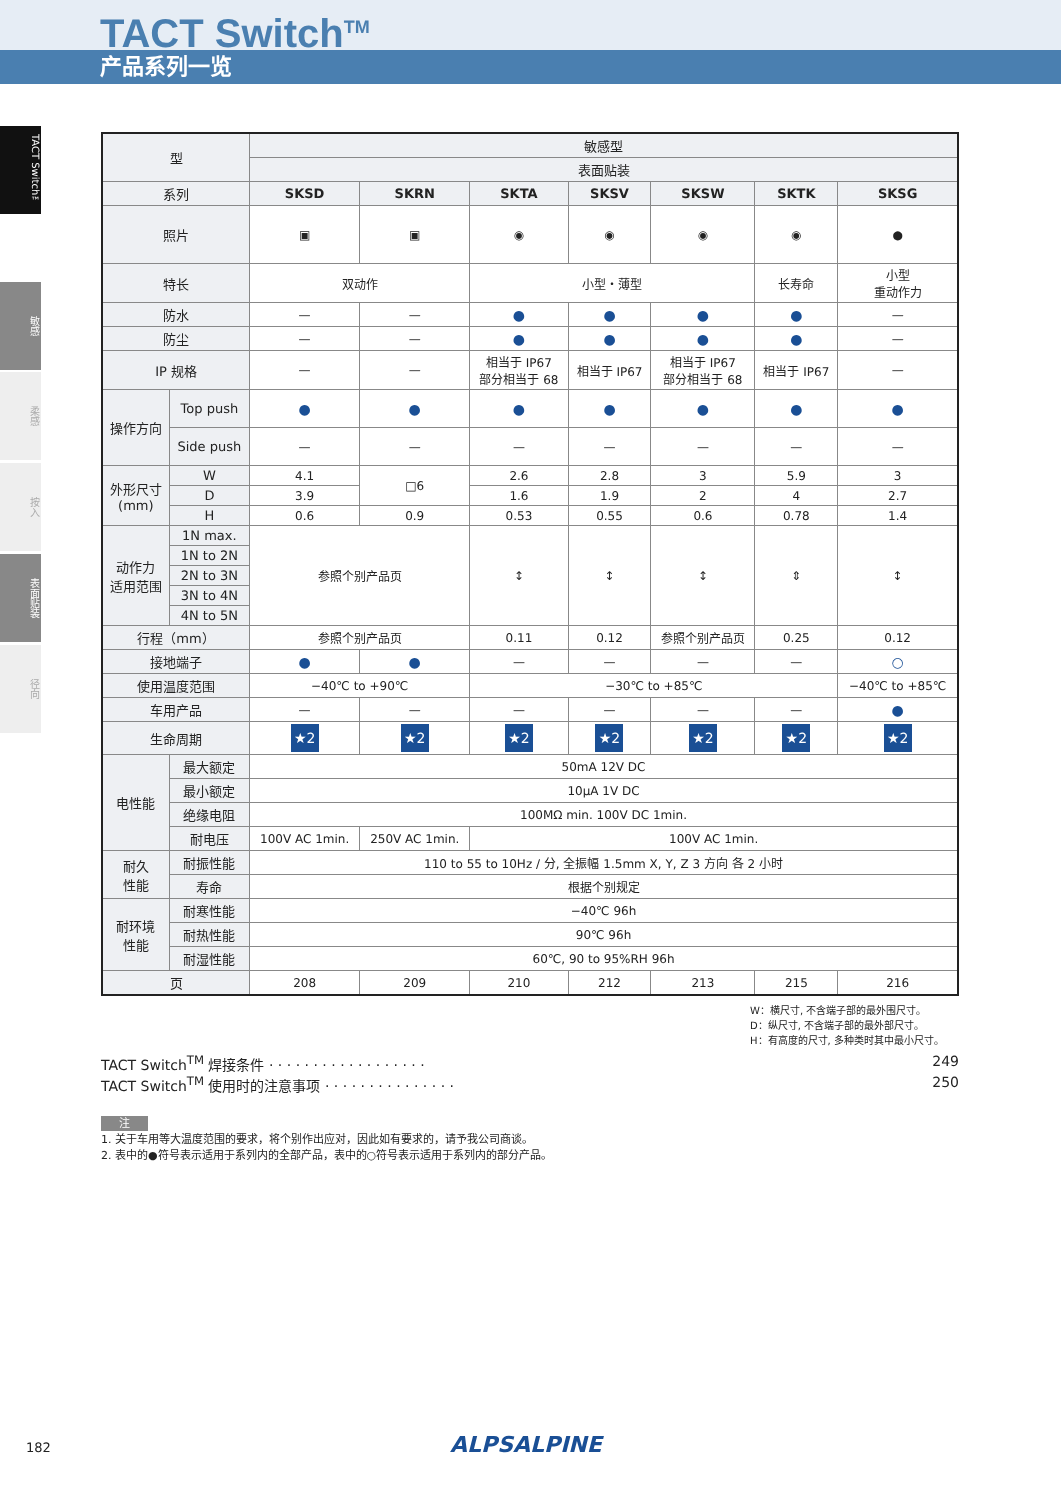TACT Switch<sup>TM</sup>
产品系列一览
TACT Switch™
敏感
柔感
按入
表面贴装
径向
| 型 | | 敏感型 | | | | | | |
| --- | --- | --- | --- | --- | --- | --- | --- | --- |
| | | 表面贴装 | | | | | | |
| 系列 | | SKSD | SKRN | SKTA | SKSV | SKSW | SKTK | SKSG |
| 照片 | | ▣ | ▣ | ◉ | ◉ | ◉ | ◉ | ● |
| 特长 | | 双动作 | | 小型・薄型 | | | 长寿命 | 小型 重动作力 |
| 防水 | | — | — | ● | ● | ● | ● | — |
| 防尘 | | — | — | ● | ● | ● | ● | — |
| IP 规格 | | — | — | 相当于 IP67 部分相当于 68 | 相当于 IP67 | 相当于 IP67 部分相当于 68 | 相当于 IP67 | — |
| 操作方向 | Top push | ● | ● | ● | ● | ● | ● | ● |
| | Side push | — | — | — | — | — | — | — |
| 外形尺寸 (mm) | W | 4.1 | □6 | 2.6 | 2.8 | 3 | 5.9 | 3 |
| | D | 3.9 | | 1.6 | 1.9 | 2 | 4 | 2.7 |
| | H | 0.6 | 0.9 | 0.53 | 0.55 | 0.6 | 0.78 | 1.4 |
| 动作力 适用范围 | 1N max. | 参照个别产品页 | | ↕ | ↕ | ↕ | ⇕ | ↕ |
| | 1N to 2N | | | | | | | |
| | 2N to 3N | | | | | | | |
| | 3N to 4N | | | | | | | |
| | 4N to 5N | | | | | | | |
| 行程（mm） | | 参照个别产品页 | | 0.11 | 0.12 | 参照个别产品页 | 0.25 | 0.12 |
| 接地端子 | | ● | ● | — | — | — | — | ○ |
| 使用温度范围 | | −40℃ to +90℃ | | −30℃ to +85℃ | | | | −40℃ to +85℃ |
| 车用产品 | | — | — | — | — | — | — | ● |
| 生命周期 | | ★2 | ★2 | ★2 | ★2 | ★2 | ★2 | ★2 |
| 电性能 | 最大额定 | 50mA 12V DC | | | | | | |
| | 最小额定 | 10μA 1V DC | | | | | | |
| | 绝缘电阻 | 100MΩ min. 100V DC 1min. | | | | | | |
| | 耐电压 | 100V AC 1min. | 250V AC 1min. | 100V AC 1min. | | | | |
| 耐久 性能 | 耐振性能 | 110 to 55 to 10Hz / 分, 全振幅 1.5mm X, Y, Z 3 方向 各 2 小时 | | | | | | |
| | 寿命 | 根据个别规定 | | | | | | |
| 耐环境 性能 | 耐寒性能 | −40℃ 96h | | | | | | |
| | 耐热性能 | 90℃ 96h | | | | | | |
| | 耐湿性能 | 60℃, 90 to 95%RH 96h | | | | | | |
| 页 | | 208 | 209 | 210 | 212 | 213 | 215 | 216 |
W：横尺寸, 不含端子部的最外围尺寸。
D：纵尺寸, 不含端子部的最外部尺寸。
H：有高度的尺寸, 多种类时其中最小尺寸。
TACT Switch<sup>TM</sup> 焊接条件 · · · · · · · · · · · · · · · · · · 249
TACT Switch<sup>TM</sup> 使用时的注意事项 · · · · · · · · · · · · · · · 250
注
1. 关于车用等大温度范围的要求，将个别作出应对，因此如有要求的，请予我公司商谈。
2. 表中的●符号表示适用于系列内的全部产品，表中的○符号表示适用于系列内的部分产品。
182 ALPSALPINE